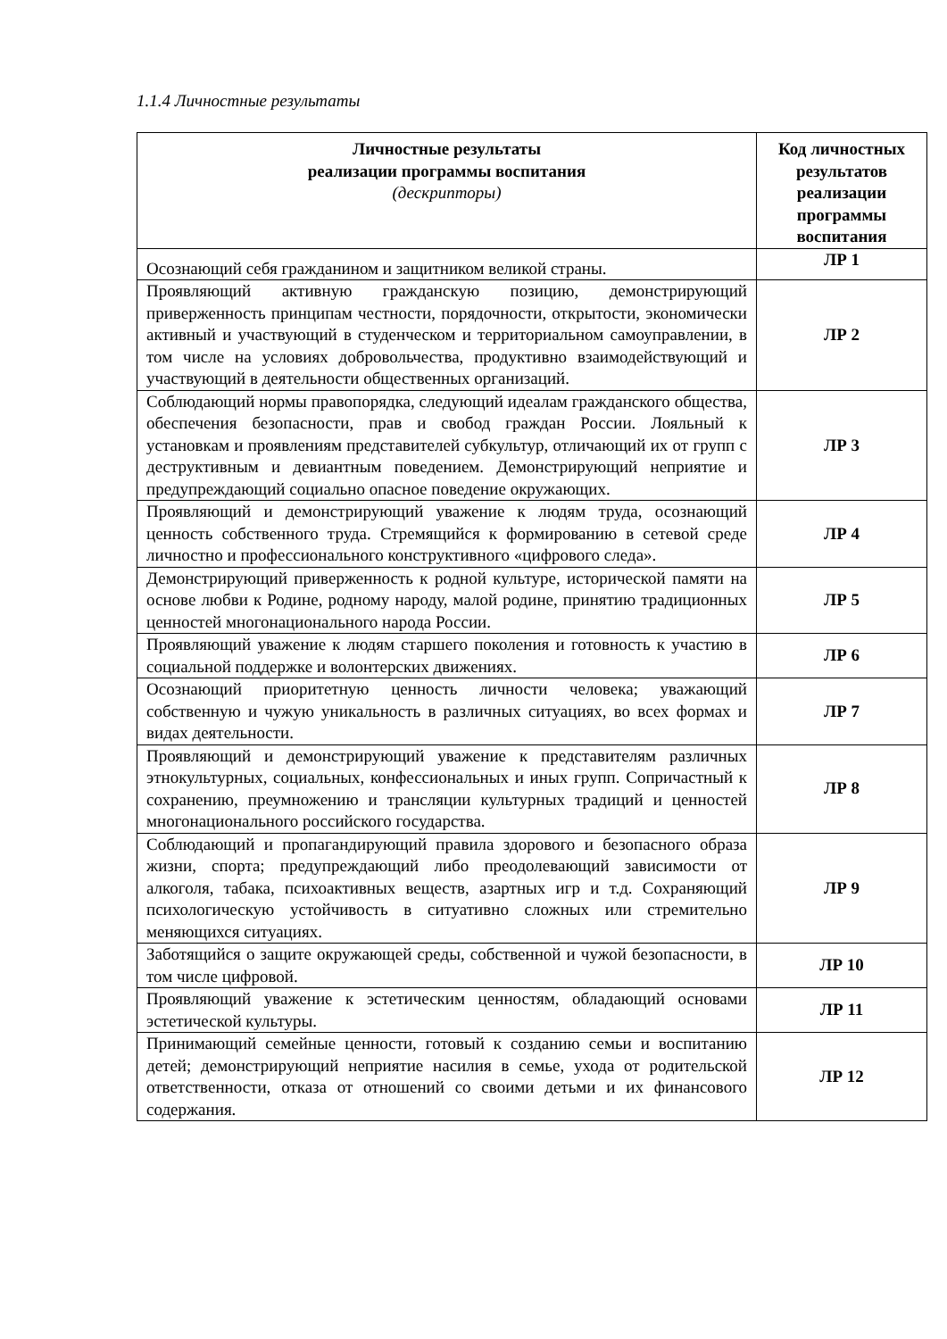1.1.4 Личностные результаты
| Личностные результаты реализации программы воспитания (дескрипторы) | Код личностных результатов реализации программы воспитания |
| --- | --- |
| Осознающий себя гражданином и защитником великой страны. | ЛР 1 |
| Проявляющий активную гражданскую позицию, демонстрирующий приверженность принципам честности, порядочности, открытости, экономически активный и участвующий в студенческом и территориальном самоуправлении, в том числе на условиях добровольчества, продуктивно взаимодействующий и участвующий в деятельности общественных организаций. | ЛР 2 |
| Соблюдающий нормы правопорядка, следующий идеалам гражданского общества, обеспечения безопасности, прав и свобод граждан России. Лояльный к установкам и проявлениям представителей субкультур, отличающий их от групп с деструктивным и девиантным поведением. Демонстрирующий неприятие и предупреждающий социально опасное поведение окружающих. | ЛР 3 |
| Проявляющий и демонстрирующий уважение к людям труда, осознающий ценность собственного труда. Стремящийся к формированию в сетевой среде личностно и профессионального конструктивного «цифрового следа». | ЛР 4 |
| Демонстрирующий приверженность к родной культуре, исторической памяти на основе любви к Родине, родному народу, малой родине, принятию традиционных ценностей многонационального народа России. | ЛР 5 |
| Проявляющий уважение к людям старшего поколения и готовность к участию в социальной поддержке и волонтерских движениях. | ЛР 6 |
| Осознающий приоритетную ценность личности человека; уважающий собственную и чужую уникальность в различных ситуациях, во всех формах и видах деятельности. | ЛР 7 |
| Проявляющий и демонстрирующий уважение к представителям различных этнокультурных, социальных, конфессиональных и иных групп. Сопричастный к сохранению, преумножению и трансляции культурных традиций и ценностей многонационального российского государства. | ЛР 8 |
| Соблюдающий и пропагандирующий правила здорового и безопасного образа жизни, спорта; предупреждающий либо преодолевающий зависимости от алкоголя, табака, психоактивных веществ, азартных игр и т.д. Сохраняющий психологическую устойчивость в ситуативно сложных или стремительно меняющихся ситуациях. | ЛР 9 |
| Заботящийся о защите окружающей среды, собственной и чужой безопасности, в том числе цифровой. | ЛР 10 |
| Проявляющий уважение к эстетическим ценностям, обладающий основами эстетической культуры. | ЛР 11 |
| Принимающий семейные ценности, готовый к созданию семьи и воспитанию детей; демонстрирующий неприятие насилия в семье, ухода от родительской ответственности, отказа от отношений со своими детьми и их финансового содержания. | ЛР 12 |